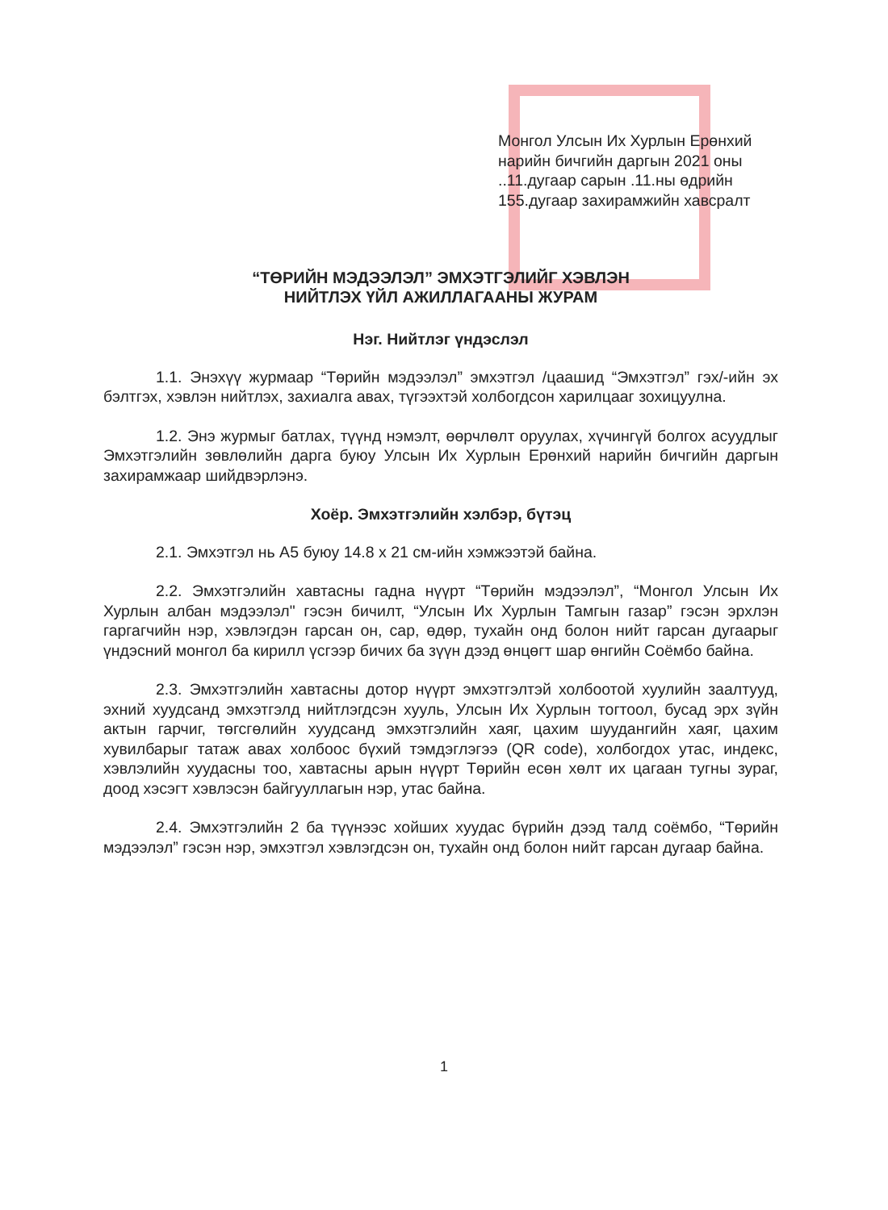Монгол Улсын Их Хурлын Ерөнхий нарийн бичгийн даргын 2021 оны ..11.дугаар сарын .11.ны өдрийн 155.дугаар захирамжийн хавсралт
“ТӨРИЙН МЭДЭЭЛЭЛ” ЭМХЭТГЭЛИЙГ ХЭВЛЭН
НИЙТЛЭХ ҮЙЛ АЖИЛЛАГААНЫ ЖУРАМ
Нэг. Нийтлэг үндэслэл
1.1. Энэхүү журмаар “Төрийн мэдээлэл” эмхэтгэл /цаашид “Эмхэтгэл” гэх/-ийн эх бэлтгэх, хэвлэн нийтлэх, захиалга авах, түгээхтэй холбогдсон харилцааг зохицуулна.
1.2. Энэ журмыг батлах, түүнд нэмэлт, өөрчлөлт оруулах, хүчингүй болгох асуудлыг Эмхэтгэлийн зөвлөлийн дарга буюу Улсын Их Хурлын Ерөнхий нарийн бичгийн даргын захирамжаар шийдвэрлэнэ.
Хоёр. Эмхэтгэлийн хэлбэр, бүтэц
2.1. Эмхэтгэл нь А5 буюу 14.8 x 21 см-ийн хэмжээтэй байна.
2.2. Эмхэтгэлийн хавтасны гадна нүүрт “Төрийн мэдээлэл”, “Монгол Улсын Их Хурлын албан мэдээлэл" гэсэн бичилт, “Улсын Их Хурлын Тамгын газар” гэсэн эрхлэн гаргагчийн нэр, хэвлэгдэн гарсан он, сар, өдөр, тухайн онд болон нийт гарсан дугаарыг үндэсний монгол ба кирилл үсгээр бичих ба зүүн дээд өнцөгт шар өнгийн Соёмбо байна.
2.3. Эмхэтгэлийн хавтасны дотор нүүрт эмхэтгэлтэй холбоотой хуулийн заалтууд, эхний хуудсанд эмхэтгэлд нийтлэгдсэн хууль, Улсын Их Хурлын тогтоол, бусад эрх зүйн актын гарчиг, төгсгөлийн хуудсанд эмхэтгэлийн хаяг, цахим шуудангийн хаяг, цахим хувилбарыг татаж авах холбоос бүхий тэмдэглэгээ (QR code), холбогдох утас, индекс, хэвлэлийн хуудасны тоо, хавтасны арын нүүрт Төрийн есөн хөлт их цагаан тугны зураг, доод хэсэгт хэвлэсэн байгууллагын нэр, утас байна.
2.4. Эмхэтгэлийн 2 ба түүнээс хойших хуудас бүрийн дээд талд соёмбо, “Төрийн мэдээлэл” гэсэн нэр, эмхэтгэл хэвлэгдсэн он, тухайн онд болон нийт гарсан дугаар байна.
1